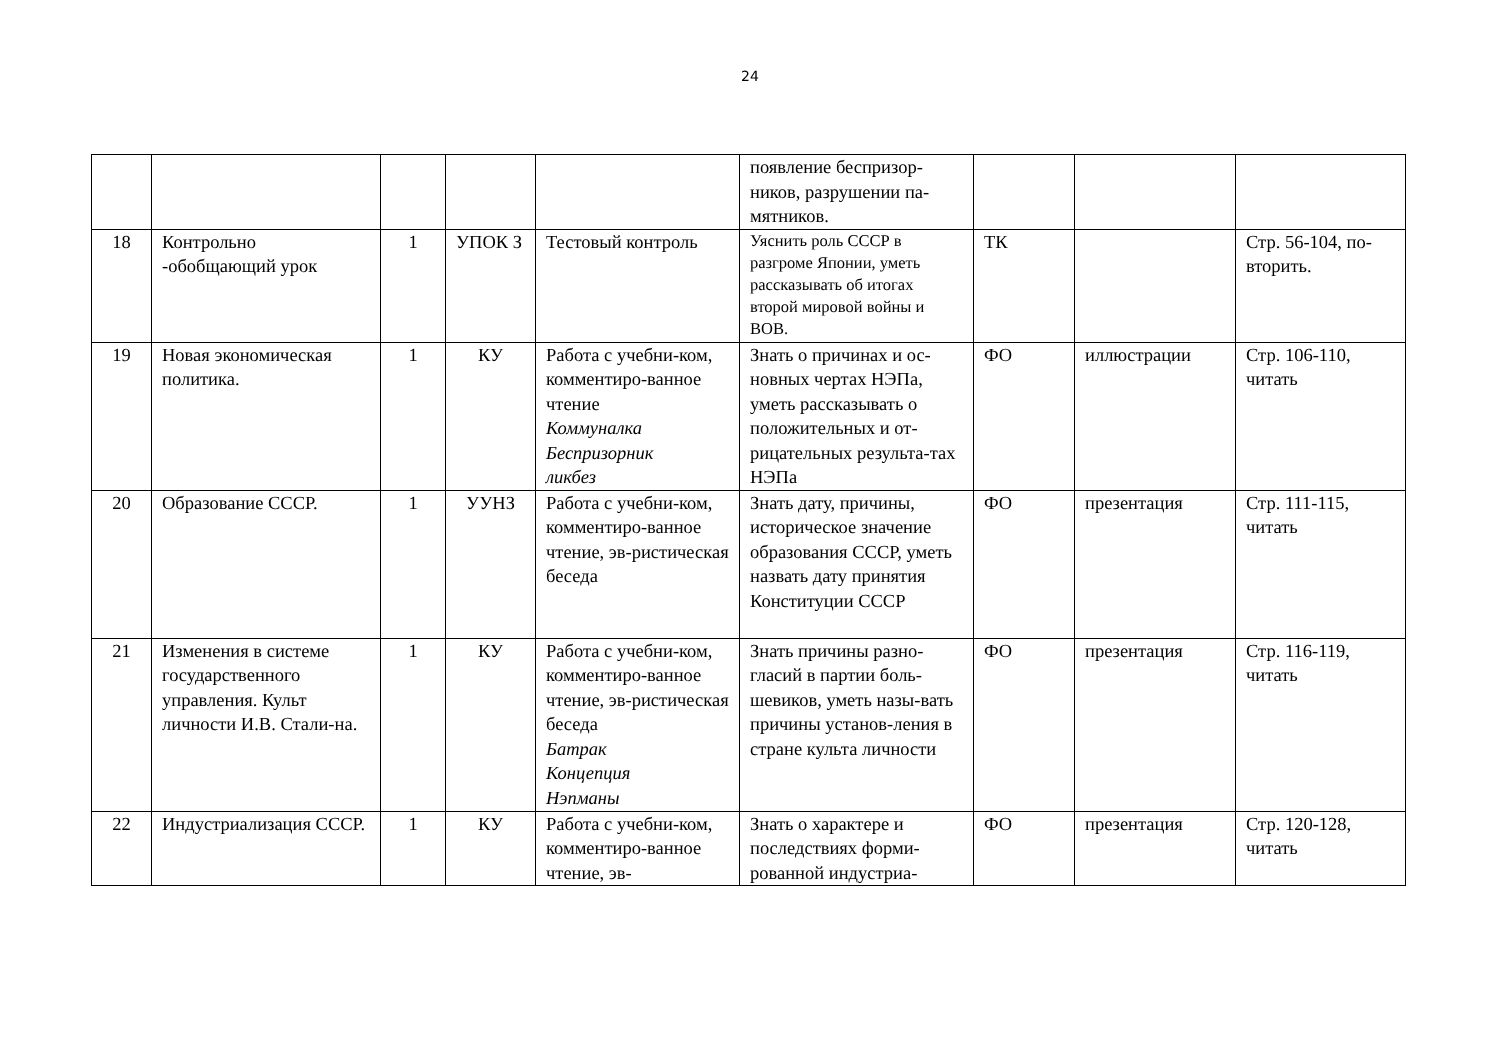24
| | | | | | появление беспризор-ников, разрушении па-мятников. | | | |
| 18 | Контрольно -обобщающий урок | 1 | УПОК З | Тестовый контроль | Уяснить роль СССР в разгроме Японии, уметь рассказывать об итогах второй мировой войны и ВОВ. | ТК | | Стр. 56-104, по-вторить. |
| 19 | Новая экономическая политика. | 1 | КУ | Работа с учебни-ком, комментиро-ванное чтение Коммуналка Беспризорник ликбез | Знать о причинах и ос-новных чертах НЭПа, уметь рассказывать о положительных и от-рицательных результа-тах НЭПа | ФО | иллюстрации | Стр. 106-110, читать |
| 20 | Образование СССР. | 1 | УУНЗ | Работа с учебни-ком, комментиро-ванное чтение, эв-ристическая беседа | Знать дату, причины, историческое значение образования СССР, уметь назвать дату принятия Конституции СССР | ФО | презентация | Стр. 111-115, читать |
| 21 | Изменения в системе государственного управления. Культ личности И.В. Стали-на. | 1 | КУ | Работа с учебни-ком, комментиро-ванное чтение, эв-ристическая беседа Батрак Концепция Нэпманы | Знать причины разно-гласий в партии боль-шевиков, уметь назы-вать причины установ-ления в стране культа личности | ФО | презентация | Стр. 116-119, читать |
| 22 | Индустриализация СССР. | 1 | КУ | Работа с учебни-ком, комментиро-ванное чтение, эв- | Знать о характере и последствиях форми-рованной индустриа- | ФО | презентация | Стр. 120-128, читать |